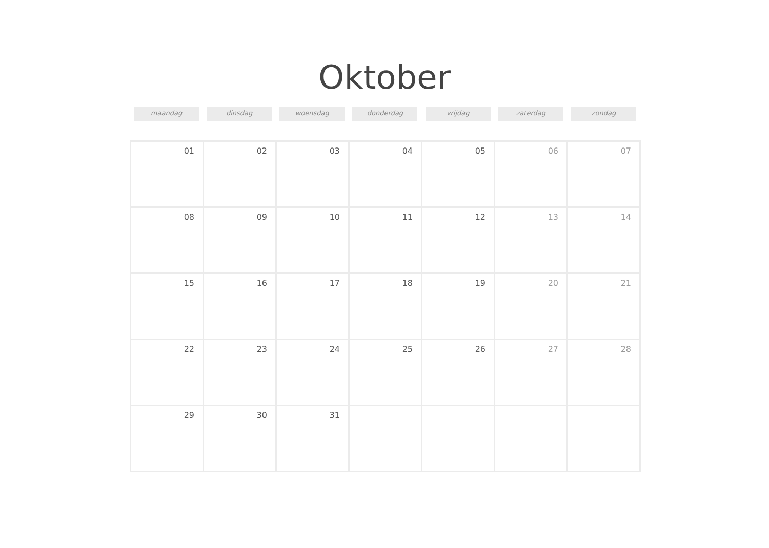Oktober
maandag dinsdag woensdag donderdag vrijdag zaterdag zondag
| 01 | 02 | 03 | 04 | 05 | 06 | 07 |
| 08 | 09 | 10 | 11 | 12 | 13 | 14 |
| 15 | 16 | 17 | 18 | 19 | 20 | 21 |
| 22 | 23 | 24 | 25 | 26 | 27 | 28 |
| 29 | 30 | 31 | | | | |